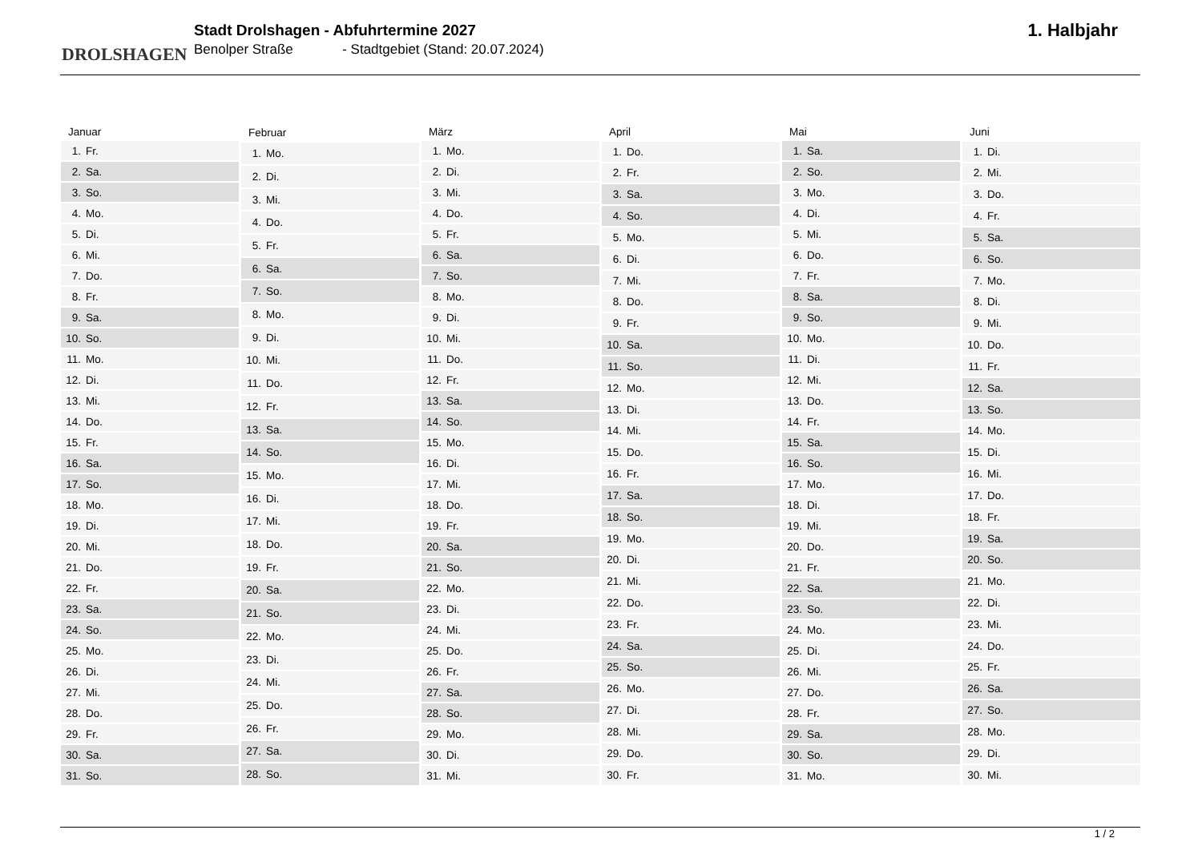DROLSHAGEN
Stadt Drolshagen - Abfuhrtermine 2027
Benolper Straße - Stadtgebiet (Stand: 20.07.2024)
1. Halbjahr
| Januar | |
| --- | --- |
| 1. | Fr. |
| 2. | Sa. |
| 3. | So. |
| 4. | Mo. |
| 5. | Di. |
| 6. | Mi. |
| 7. | Do. |
| 8. | Fr. |
| 9. | Sa. |
| 10. | So. |
| 11. | Mo. |
| 12. | Di. |
| 13. | Mi. |
| 14. | Do. |
| 15. | Fr. |
| 16. | Sa. |
| 17. | So. |
| 18. | Mo. |
| 19. | Di. |
| 20. | Mi. |
| 21. | Do. |
| 22. | Fr. |
| 23. | Sa. |
| 24. | So. |
| 25. | Mo. |
| 26. | Di. |
| 27. | Mi. |
| 28. | Do. |
| 29. | Fr. |
| 30. | Sa. |
| 31. | So. |
| Februar | |
| --- | --- |
| 1. | Mo. |
| 2. | Di. |
| 3. | Mi. |
| 4. | Do. |
| 5. | Fr. |
| 6. | Sa. |
| 7. | So. |
| 8. | Mo. |
| 9. | Di. |
| 10. | Mi. |
| 11. | Do. |
| 12. | Fr. |
| 13. | Sa. |
| 14. | So. |
| 15. | Mo. |
| 16. | Di. |
| 17. | Mi. |
| 18. | Do. |
| 19. | Fr. |
| 20. | Sa. |
| 21. | So. |
| 22. | Mo. |
| 23. | Di. |
| 24. | Mi. |
| 25. | Do. |
| 26. | Fr. |
| 27. | Sa. |
| 28. | So. |
| März | |
| --- | --- |
| 1. | Mo. |
| 2. | Di. |
| 3. | Mi. |
| 4. | Do. |
| 5. | Fr. |
| 6. | Sa. |
| 7. | So. |
| 8. | Mo. |
| 9. | Di. |
| 10. | Mi. |
| 11. | Do. |
| 12. | Fr. |
| 13. | Sa. |
| 14. | So. |
| 15. | Mo. |
| 16. | Di. |
| 17. | Mi. |
| 18. | Do. |
| 19. | Fr. |
| 20. | Sa. |
| 21. | So. |
| 22. | Mo. |
| 23. | Di. |
| 24. | Mi. |
| 25. | Do. |
| 26. | Fr. |
| 27. | Sa. |
| 28. | So. |
| 29. | Mo. |
| 30. | Di. |
| 31. | Mi. |
| April | |
| --- | --- |
| 1. | Do. |
| 2. | Fr. |
| 3. | Sa. |
| 4. | So. |
| 5. | Mo. |
| 6. | Di. |
| 7. | Mi. |
| 8. | Do. |
| 9. | Fr. |
| 10. | Sa. |
| 11. | So. |
| 12. | Mo. |
| 13. | Di. |
| 14. | Mi. |
| 15. | Do. |
| 16. | Fr. |
| 17. | Sa. |
| 18. | So. |
| 19. | Mo. |
| 20. | Di. |
| 21. | Mi. |
| 22. | Do. |
| 23. | Fr. |
| 24. | Sa. |
| 25. | So. |
| 26. | Mo. |
| 27. | Di. |
| 28. | Mi. |
| 29. | Do. |
| 30. | Fr. |
| Mai | |
| --- | --- |
| 1. | Sa. |
| 2. | So. |
| 3. | Mo. |
| 4. | Di. |
| 5. | Mi. |
| 6. | Do. |
| 7. | Fr. |
| 8. | Sa. |
| 9. | So. |
| 10. | Mo. |
| 11. | Di. |
| 12. | Mi. |
| 13. | Do. |
| 14. | Fr. |
| 15. | Sa. |
| 16. | So. |
| 17. | Mo. |
| 18. | Di. |
| 19. | Mi. |
| 20. | Do. |
| 21. | Fr. |
| 22. | Sa. |
| 23. | So. |
| 24. | Mo. |
| 25. | Di. |
| 26. | Mi. |
| 27. | Do. |
| 28. | Fr. |
| 29. | Sa. |
| 30. | So. |
| 31. | Mo. |
| Juni | |
| --- | --- |
| 1. | Di. |
| 2. | Mi. |
| 3. | Do. |
| 4. | Fr. |
| 5. | Sa. |
| 6. | So. |
| 7. | Mo. |
| 8. | Di. |
| 9. | Mi. |
| 10. | Do. |
| 11. | Fr. |
| 12. | Sa. |
| 13. | So. |
| 14. | Mo. |
| 15. | Di. |
| 16. | Mi. |
| 17. | Do. |
| 18. | Fr. |
| 19. | Sa. |
| 20. | So. |
| 21. | Mo. |
| 22. | Di. |
| 23. | Mi. |
| 24. | Do. |
| 25. | Fr. |
| 26. | Sa. |
| 27. | So. |
| 28. | Mo. |
| 29. | Di. |
| 30. | Mi. |
1 / 2